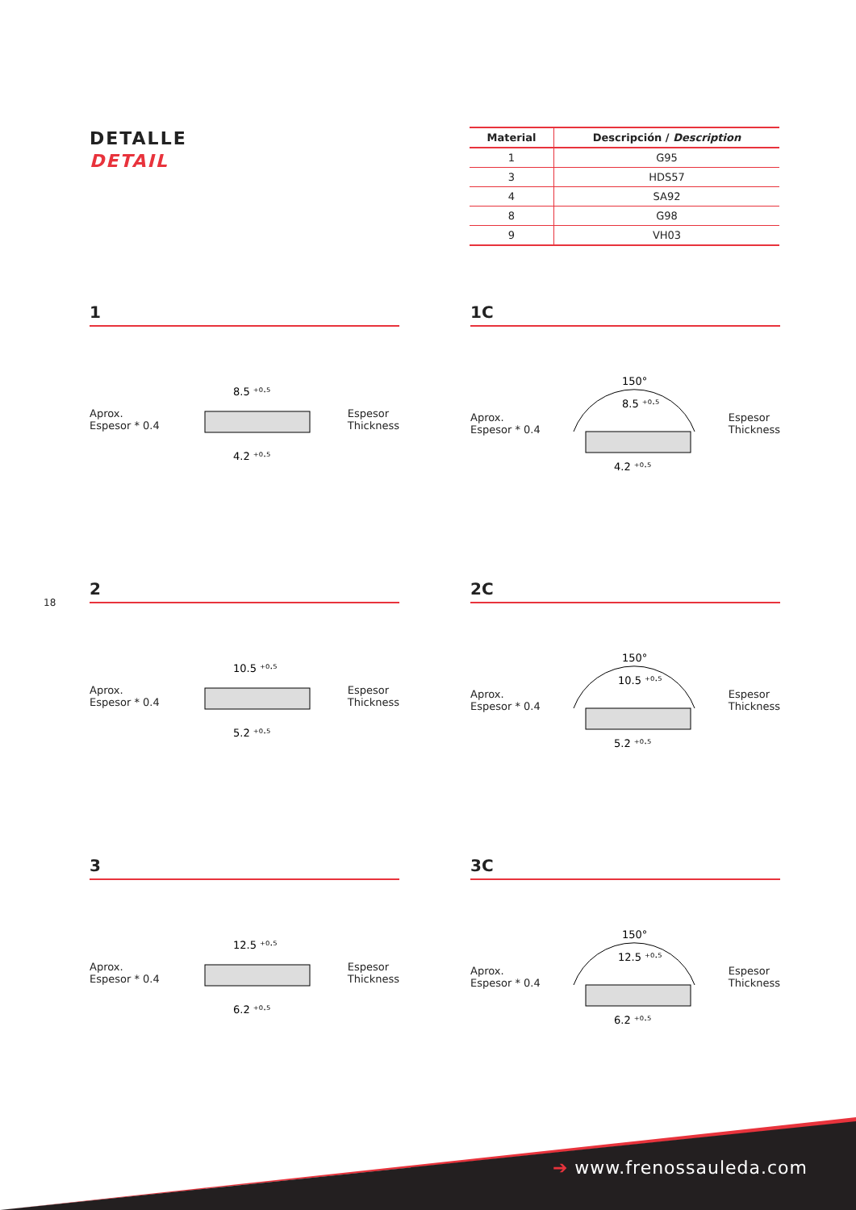DETALLE
DETAIL
| Material | Descripción / Description |
| --- | --- |
| 1 | G95 |
| 3 | HDS57 |
| 4 | SA92 |
| 8 | G98 |
| 9 | VH03 |
18
1
Aprox.
Espesor * 0.4
8.5 ⁺⁰·⁵
4.2 ⁺⁰·⁵
Espesor
Thickness
1C
Aprox.
Espesor * 0.4
150°
8.5 ⁺⁰·⁵
4.2 ⁺⁰·⁵
Espesor
Thickness
2
Aprox.
Espesor * 0.4
10.5 ⁺⁰·⁵
5.2 ⁺⁰·⁵
Espesor
Thickness
2C
Aprox.
Espesor * 0.4
150°
10.5 ⁺⁰·⁵
5.2 ⁺⁰·⁵
Espesor
Thickness
3
Aprox.
Espesor * 0.4
12.5 ⁺⁰·⁵
6.2 ⁺⁰·⁵
Espesor
Thickness
3C
Aprox.
Espesor * 0.4
150°
12.5 ⁺⁰·⁵
6.2 ⁺⁰·⁵
Espesor
Thickness
➔ www.frenossauleda.com